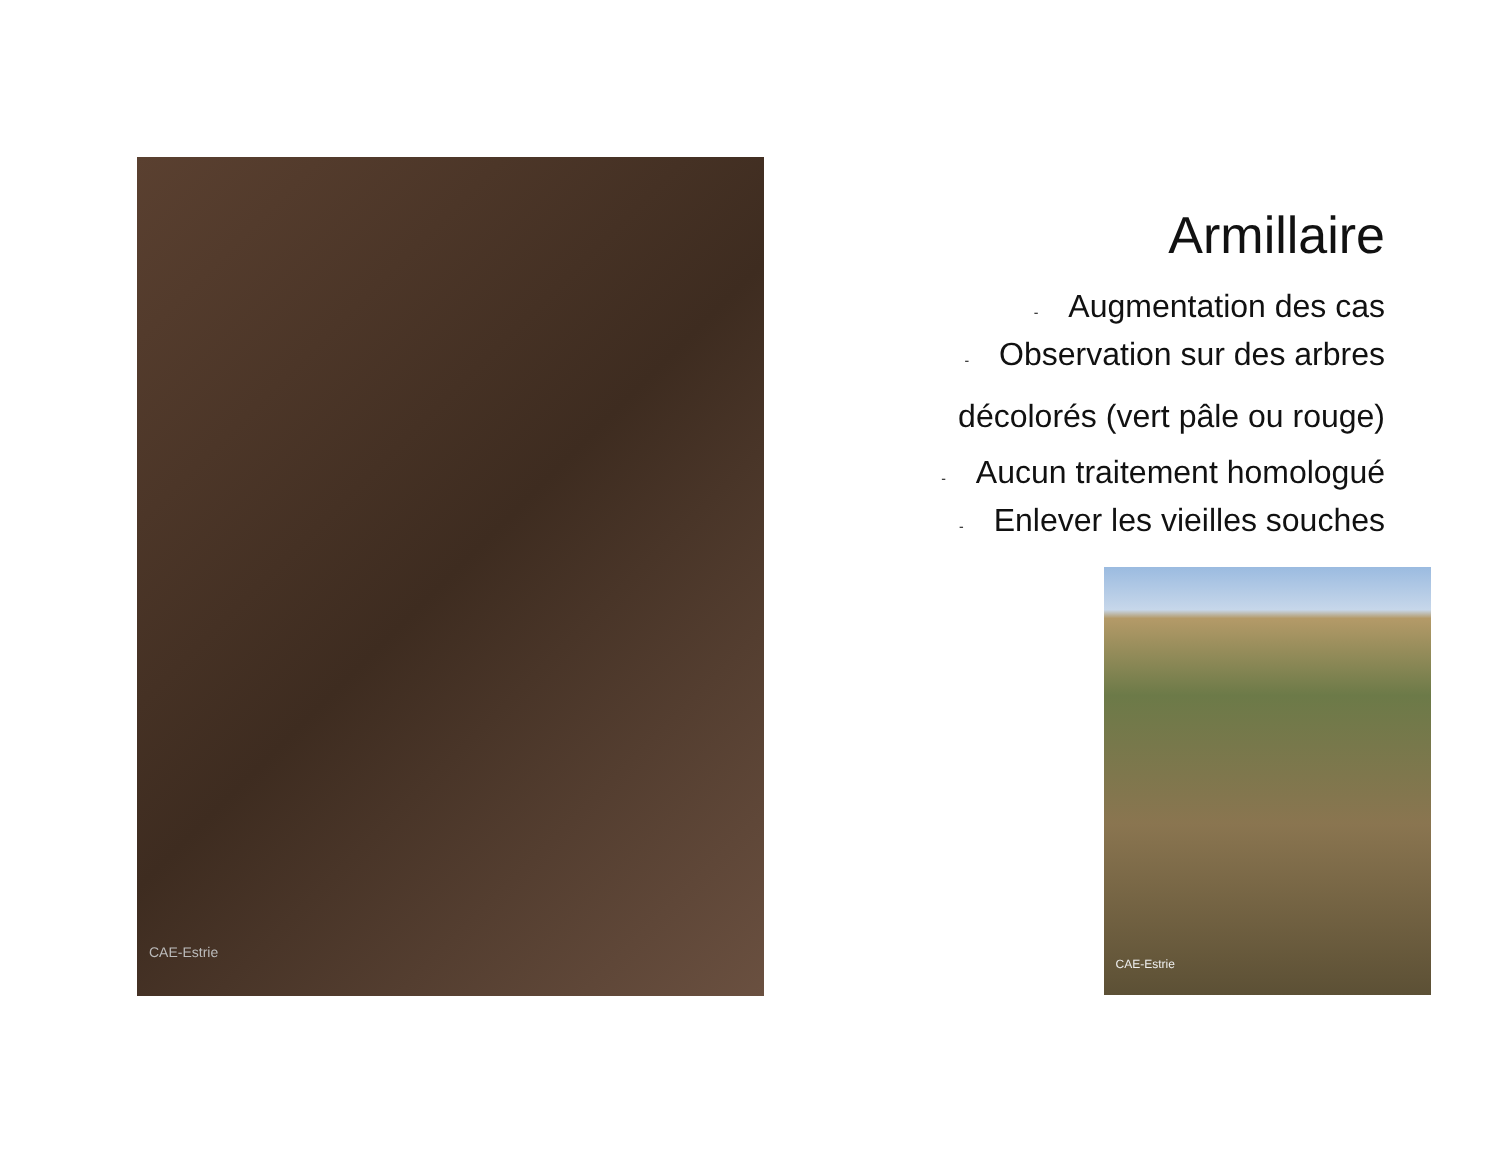CAE-Estrie
Armillaire
- Augmentation des cas
- Observation sur des arbres
décolorés (vert pâle ou rouge)
- Aucun traitement homologué
- Enlever les vieilles souches
CAE-Estrie